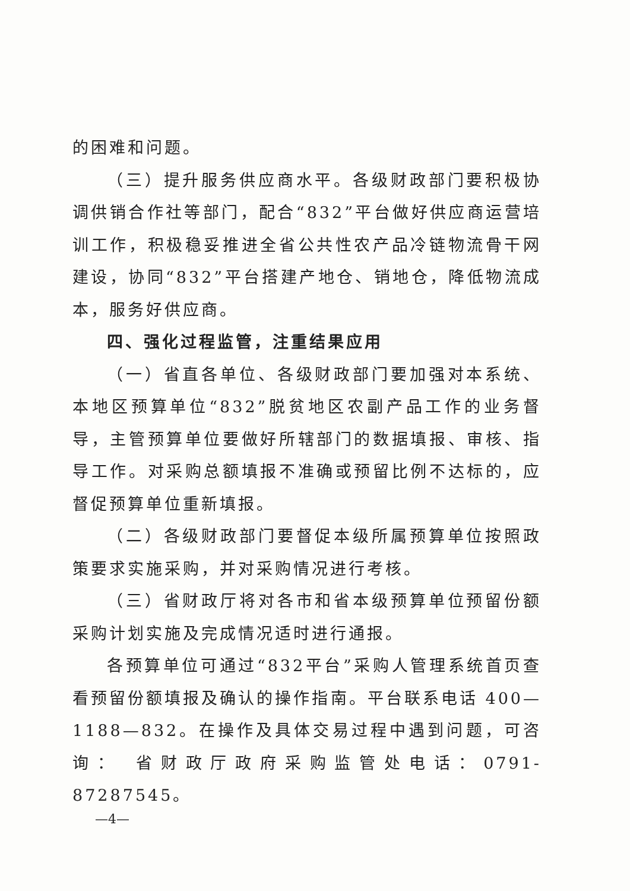的困难和问题。
（三）提升服务供应商水平。各级财政部门要积极协调供销合作社等部门，配合“832”平台做好供应商运营培训工作，积极稳妥推进全省公共性农产品冷链物流骨干网建设，协同“832”平台搭建产地仓、销地仓，降低物流成本，服务好供应商。
四、强化过程监管，注重结果应用
（一）省直各单位、各级财政部门要加强对本系统、本地区预算单位“832”脱贫地区农副产品工作的业务督导，主管预算单位要做好所辖部门的数据填报、审核、指导工作。对采购总额填报不准确或预留比例不达标的，应督促预算单位重新填报。
（二）各级财政部门要督促本级所属预算单位按照政策要求实施采购，并对采购情况进行考核。
（三）省财政厅将对各市和省本级预算单位预留份额采购计划实施及完成情况适时进行通报。
各预算单位可通过“832平台”采购人管理系统首页查看预留份额填报及确认的操作指南。平台联系电话 400—1188—832。在操作及具体交易过程中遇到问题，可咨询： 省财政厅政府采购监管处电话：0791-87287545。
—4—